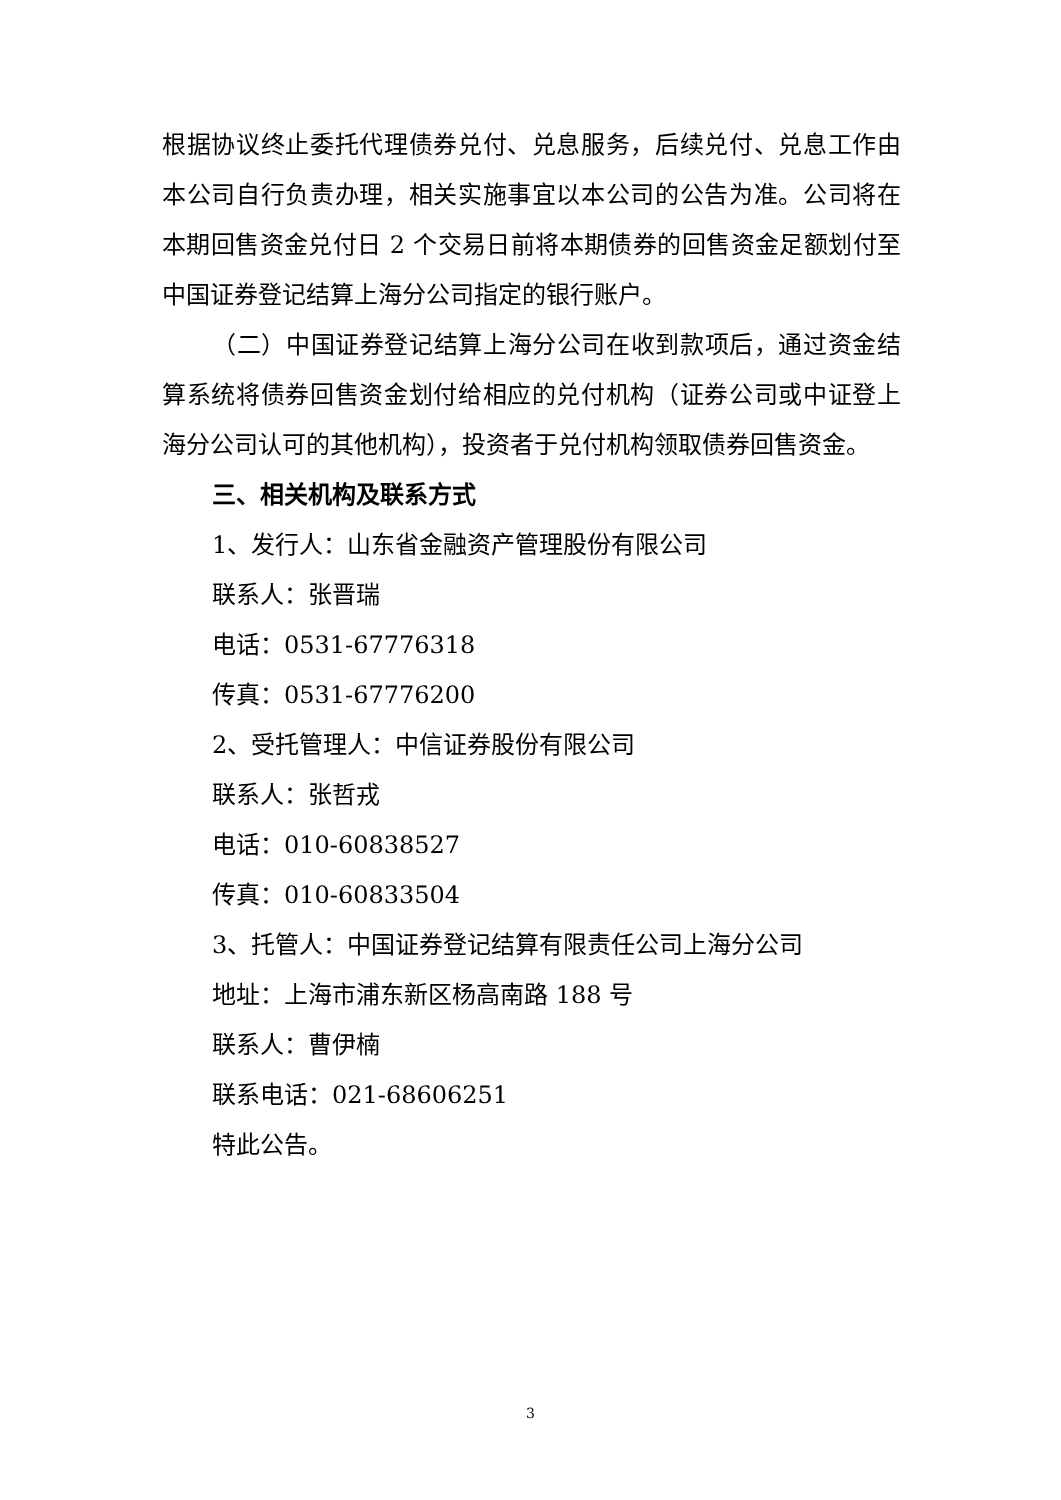根据协议终止委托代理债券兑付、兑息服务，后续兑付、兑息工作由本公司自行负责办理，相关实施事宜以本公司的公告为准。公司将在本期回售资金兑付日 2 个交易日前将本期债券的回售资金足额划付至中国证券登记结算上海分公司指定的银行账户。
（二）中国证券登记结算上海分公司在收到款项后，通过资金结算系统将债券回售资金划付给相应的兑付机构（证券公司或中证登上海分公司认可的其他机构），投资者于兑付机构领取债券回售资金。
三、相关机构及联系方式
1、发行人：山东省金融资产管理股份有限公司
联系人：张晋瑞
电话：0531-67776318
传真：0531-67776200
2、受托管理人：中信证券股份有限公司
联系人：张哲戎
电话：010-60838527
传真：010-60833504
3、托管人：中国证券登记结算有限责任公司上海分公司
地址：上海市浦东新区杨高南路 188 号
联系人：曹伊楠
联系电话：021-68606251
特此公告。
3